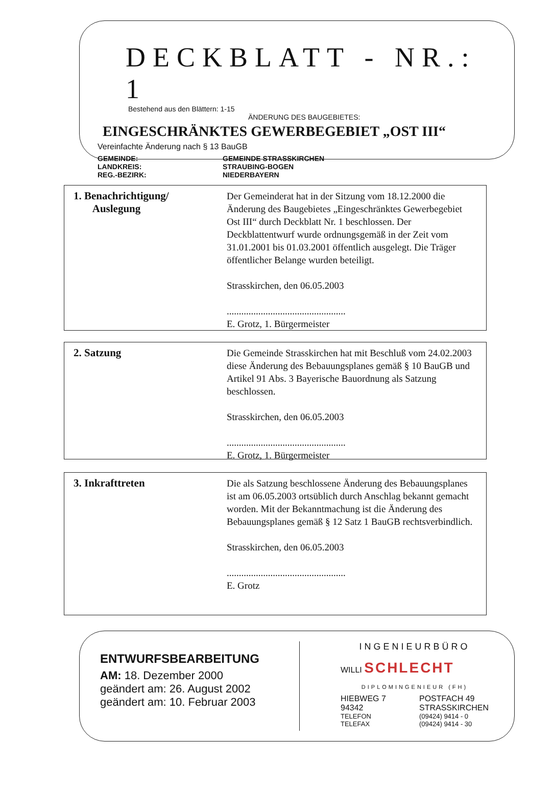DECKBLATT - NR.: 1
Bestehend aus den Blättern: 1-15
ÄNDERUNG DES BAUGEBIETES:
EINGESCHRÄNKTES GEWERBEGEBIET „OST III“
Vereinfachte Änderung nach § 13 BauGB
GEMEINDE: GEMEINDE STRASSKIRCHEN LANDKREIS: STRAUBING-BOGEN REG.-BEZIRK: NIEDERBAYERN
1. Benachrichtigung/
Auslegung
Der Gemeinderat hat in der Sitzung vom 18.12.2000 die Änderung des Baugebietes „Eingeschränktes Gewerbegebiet Ost III“ durch Deckblatt Nr. 1 beschlossen. Der Deckblattentwurf wurde ordnungsgemäß in der Zeit vom 31.01.2001 bis 01.03.2001 öffentlich ausgelegt. Die Träger öffentlicher Belange wurden beteiligt.
Strasskirchen, den 06.05.2003
.................................................
E. Grotz, 1. Bürgermeister
2. Satzung
Die Gemeinde Strasskirchen hat mit Beschluß vom 24.02.2003 diese Änderung des Bebauungsplanes gemäß § 10 BauGB und Artikel 91 Abs. 3 Bayerische Bauordnung als Satzung beschlossen.
Strasskirchen, den 06.05.2003
.................................................
E. Grotz, 1. Bürgermeister
3. Inkrafttreten
Die als Satzung beschlossene Änderung des Bebauungsplanes ist am 06.05.2003 ortsüblich durch Anschlag bekannt gemacht worden. Mit der Bekanntmachung ist die Änderung des Bebauungsplanes gemäß § 12 Satz 1 BauGB rechtsverbindlich.
Strasskirchen, den 06.05.2003
.................................................
E. Grotz
ENTWURFSBEARBEITUNG
AM: 18. Dezember 2000
geändert am: 26. August 2002
geändert am: 10. Februar 2003
INGENIEURBÜRO
WILLI SCHLECHT
DIPLOMINGENIEUR (FH)
HIEBWEG 7 POSTFACH 49 94342 STRASSKIRCHEN TELEFON (09424) 9414 - 0 TELEFAX (09424) 9414 - 30